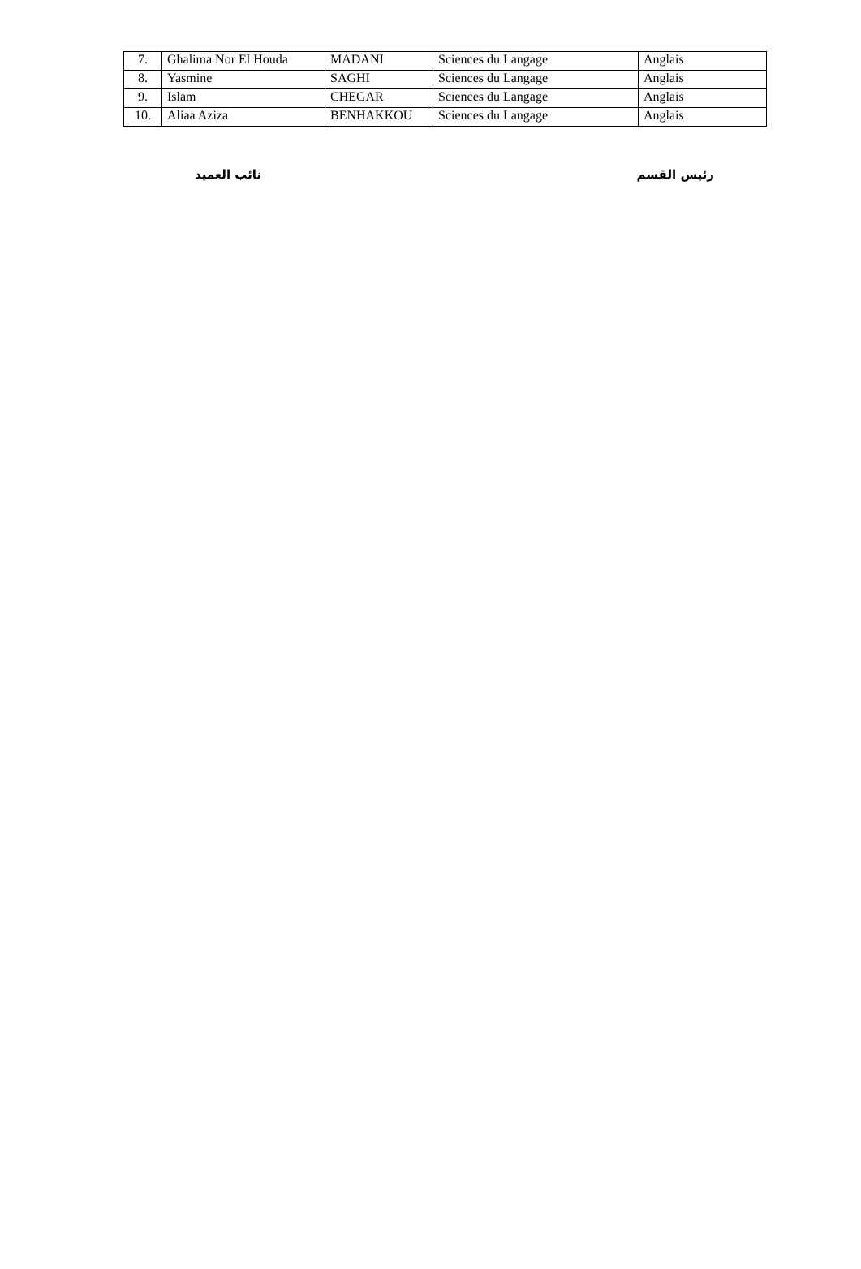| 7. | Ghalima Nor El Houda | MADANI | Sciences du Langage | Anglais |
| 8. | Yasmine | SAGHI | Sciences du Langage | Anglais |
| 9. | Islam | CHEGAR | Sciences du Langage | Anglais |
| 10. | Aliaa Aziza | BENHAKKOU | Sciences du Langage | Anglais |
رئيس القسم نائب العميد